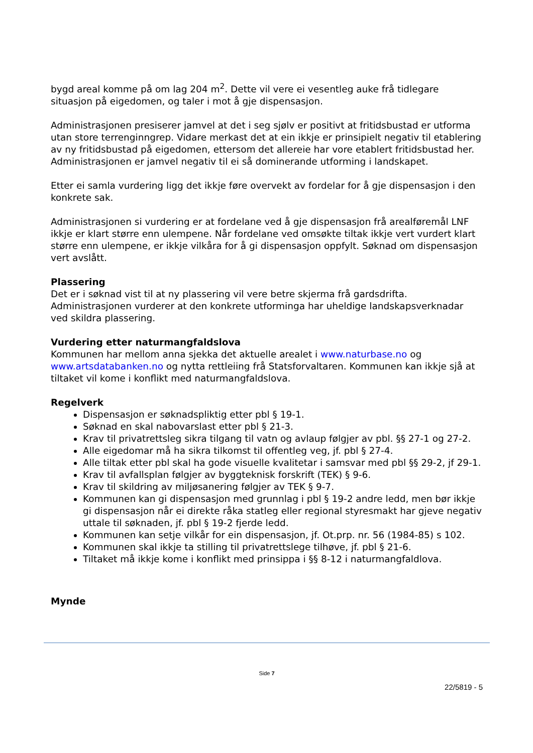bygd areal komme på om lag 204 m<sup>2</sup>. Dette vil vere ei vesentleg auke frå tidlegare situasjon på eigedomen, og taler i mot å gje dispensasjon.
Administrasjonen presiserer jamvel at det i seg sjølv er positivt at fritidsbustad er utforma utan store terrenginngrep. Vidare merkast det at ein ikkje er prinsipielt negativ til etablering av ny fritidsbustad på eigedomen, ettersom det allereie har vore etablert fritidsbustad her. Administrasjonen er jamvel negativ til ei så dominerande utforming i landskapet.
Etter ei samla vurdering ligg det ikkje føre overvekt av fordelar for å gje dispensasjon i den konkrete sak.
Administrasjonen si vurdering er at fordelane ved å gje dispensasjon frå arealføremål LNF ikkje er klart større enn ulempene. Når fordelane ved omsøkte tiltak ikkje vert vurdert klart større enn ulempene, er ikkje vilkåra for å gi dispensasjon oppfylt. Søknad om dispensasjon vert avslått.
Plassering
Det er i søknad vist til at ny plassering vil vere betre skjerma frå gardsdrifta. Administrasjonen vurderer at den konkrete utforminga har uheldige landskapsverknadar ved skildra plassering.
Vurdering etter naturmangfaldslova
Kommunen har mellom anna sjekka det aktuelle arealet i www.naturbase.no og www.artsdatabanken.no og nytta rettleiing frå Statsforvaltaren. Kommunen kan ikkje sjå at tiltaket vil kome i konflikt med naturmangfaldslova.
Regelverk
Dispensasjon er søknadspliktig etter pbl § 19-1.
Søknad en skal nabovarslast etter pbl § 21-3.
Krav til privatrettsleg sikra tilgang til vatn og avlaup følgjer av pbl. §§ 27-1 og 27-2.
Alle eigedomar må ha sikra tilkomst til offentleg veg, jf. pbl § 27-4.
Alle tiltak etter pbl skal ha gode visuelle kvalitetar i samsvar med pbl §§ 29-2, jf 29-1.
Krav til avfallsplan følgjer av byggteknisk forskrift (TEK) § 9-6.
Krav til skildring av miljøsanering følgjer av TEK § 9-7.
Kommunen kan gi dispensasjon med grunnlag i pbl § 19-2 andre ledd, men bør ikkje gi dispensasjon når ei direkte råka statleg eller regional styresmakt har gjeve negativ uttale til søknaden, jf. pbl § 19-2 fjerde ledd.
Kommunen kan setje vilkår for ein dispensasjon, jf. Ot.prp. nr. 56 (1984-85) s 102.
Kommunen skal ikkje ta stilling til privatrettslege tilhøve, jf. pbl § 21-6.
Tiltaket må ikkje kome i konflikt med prinsippa i §§ 8-12 i naturmangfaldlova.
Mynde
Side 7
22/5819 - 5